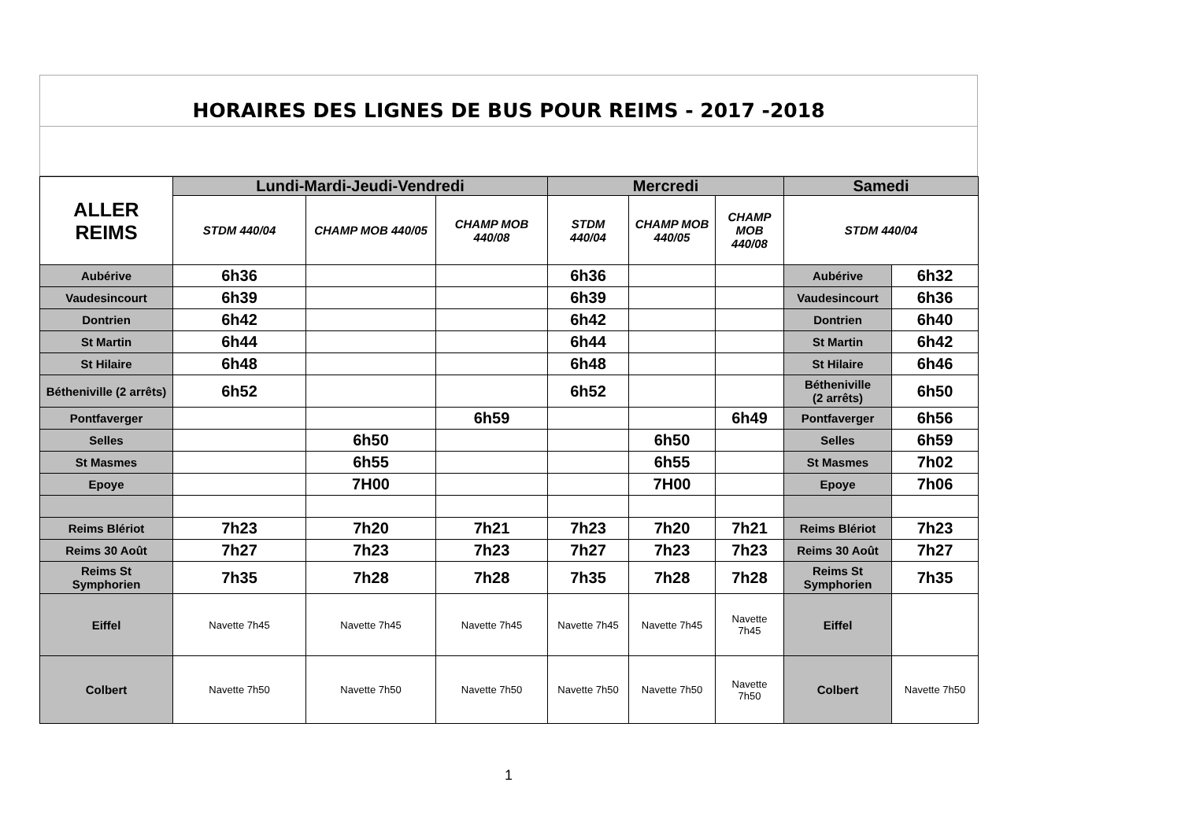HORAIRES DES LIGNES DE BUS POUR REIMS - 2017 -2018
| ALLER REIMS | Lundi-Mardi-Jeudi-Vendredi | | | Mercredi | | | Samedi | |
| --- | --- | --- | --- | --- | --- | --- | --- | --- |
| | STDM 440/04 | CHAMP MOB 440/05 | CHAMP MOB 440/08 | STDM 440/04 | CHAMP MOB 440/05 | CHAMP MOB 440/08 | STDM 440/04 | |
| Aubérive | 6h36 | | | 6h36 | | | Aubérive | 6h32 |
| Vaudesincourt | 6h39 | | | 6h39 | | | Vaudesincourt | 6h36 |
| Dontrien | 6h42 | | | 6h42 | | | Dontrien | 6h40 |
| St Martin | 6h44 | | | 6h44 | | | St Martin | 6h42 |
| St Hilaire | 6h48 | | | 6h48 | | | St Hilaire | 6h46 |
| Bétheniville (2 arrêts) | 6h52 | | | 6h52 | | | Bétheniville (2 arrêts) | 6h50 |
| Pontfaverger | | | 6h59 | | | 6h49 | Pontfaverger | 6h56 |
| Selles | | 6h50 | | | 6h50 | | Selles | 6h59 |
| St Masmes | | 6h55 | | | 6h55 | | St Masmes | 7h02 |
| Epoye | | 7H00 | | | 7H00 | | Epoye | 7h06 |
| Reims Blériot | 7h23 | 7h20 | 7h21 | 7h23 | 7h20 | 7h21 | Reims Blériot | 7h23 |
| Reims 30 Août | 7h27 | 7h23 | 7h23 | 7h27 | 7h23 | 7h23 | Reims 30 Août | 7h27 |
| Reims St Symphorien | 7h35 | 7h28 | 7h28 | 7h35 | 7h28 | 7h28 | Reims St Symphorien | 7h35 |
| Eiffel | Navette 7h45 | Navette 7h45 | Navette 7h45 | Navette 7h45 | Navette 7h45 | Navette 7h45 | Eiffel | |
| Colbert | Navette 7h50 | Navette 7h50 | Navette 7h50 | Navette 7h50 | Navette 7h50 | Navette 7h50 | Colbert | Navette 7h50 |
1